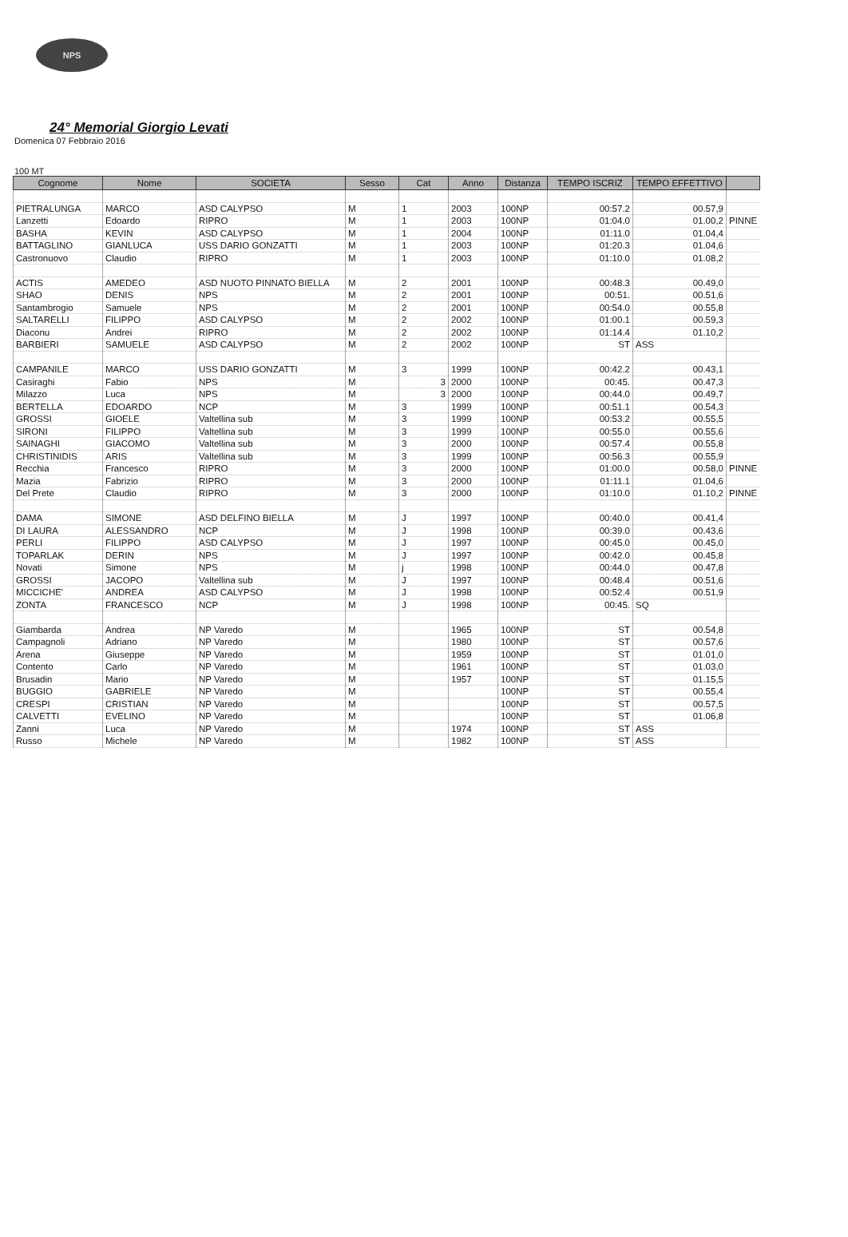NPS
24° Memorial Giorgio Levati
Domenica 07 Febbraio 2016
100 MT
| Cognome | Nome | SOCIETA | Sesso | Cat | Anno | Distanza | TEMPO ISCRIZ | TEMPO EFFETTIVO | |
| --- | --- | --- | --- | --- | --- | --- | --- | --- | --- |
| PIETRALUNGA | MARCO | ASD CALYPSO | M | 1 | 2003 | 100NP | 00:57.2 | 00.57,9 | |
| Lanzetti | Edoardo | RIPRO | M | 1 | 2003 | 100NP | 01:04.0 | 01.00,2 | PINNE |
| BASHA | KEVIN | ASD CALYPSO | M | 1 | 2004 | 100NP | 01:11.0 | 01.04,4 | |
| BATTAGLINO | GIANLUCA | USS DARIO GONZATTI | M | 1 | 2003 | 100NP | 01:20.3 | 01.04,6 | |
| Castronuovo | Claudio | RIPRO | M | 1 | 2003 | 100NP | 01:10.0 | 01.08,2 | |
| ACTIS | AMEDEO | ASD NUOTO PINNATO BIELLA | M | 2 | 2001 | 100NP | 00:48.3 | 00.49,0 | |
| SHAO | DENIS | NPS | M | 2 | 2001 | 100NP | 00:51. | 00.51,6 | |
| Santambrogio | Samuele | NPS | M | 2 | 2001 | 100NP | 00:54.0 | 00.55,8 | |
| SALTARELLI | FILIPPO | ASD CALYPSO | M | 2 | 2002 | 100NP | 01:00.1 | 00.59,3 | |
| Diaconu | Andrei | RIPRO | M | 2 | 2002 | 100NP | 01:14.4 | 01.10,2 | |
| BARBIERI | SAMUELE | ASD CALYPSO | M | 2 | 2002 | 100NP | ST | ASS | |
| CAMPANILE | MARCO | USS DARIO GONZATTI | M | 3 | 1999 | 100NP | 00:42.2 | 00.43,1 | |
| Casiraghi | Fabio | NPS | M | 3 | 2000 | 100NP | 00:45. | 00.47,3 | |
| Milazzo | Luca | NPS | M | 3 | 2000 | 100NP | 00:44.0 | 00.49,7 | |
| BERTELLA | EDOARDO | NCP | M | 3 | 1999 | 100NP | 00:51.1 | 00.54,3 | |
| GROSSI | GIOELE | Valtellina sub | M | 3 | 1999 | 100NP | 00:53.2 | 00.55,5 | |
| SIRONI | FILIPPO | Valtellina sub | M | 3 | 1999 | 100NP | 00:55.0 | 00.55,6 | |
| SAINAGHI | GIACOMO | Valtellina sub | M | 3 | 2000 | 100NP | 00:57.4 | 00.55,8 | |
| CHRISTINIDIS | ARIS | Valtellina sub | M | 3 | 1999 | 100NP | 00:56.3 | 00.55,9 | |
| Recchia | Francesco | RIPRO | M | 3 | 2000 | 100NP | 01:00.0 | 00.58,0 | PINNE |
| Mazia | Fabrizio | RIPRO | M | 3 | 2000 | 100NP | 01:11.1 | 01.04,6 | |
| Del Prete | Claudio | RIPRO | M | 3 | 2000 | 100NP | 01:10.0 | 01.10,2 | PINNE |
| DAMA | SIMONE | ASD DELFINO BIELLA | M | J | 1997 | 100NP | 00:40.0 | 00.41,4 | |
| DI LAURA | ALESSANDRO | NCP | M | J | 1998 | 100NP | 00:39.0 | 00.43,6 | |
| PERLI | FILIPPO | ASD CALYPSO | M | J | 1997 | 100NP | 00:45.0 | 00.45,0 | |
| TOPARLAK | DERIN | NPS | M | J | 1997 | 100NP | 00:42.0 | 00.45,8 | |
| Novati | Simone | NPS | M | j | 1998 | 100NP | 00:44.0 | 00.47,8 | |
| GROSSI | JACOPO | Valtellina sub | M | J | 1997 | 100NP | 00:48.4 | 00.51,6 | |
| MICCICHE' | ANDREA | ASD CALYPSO | M | J | 1998 | 100NP | 00:52.4 | 00.51,9 | |
| ZONTA | FRANCESCO | NCP | M | J | 1998 | 100NP | 00:45. | SQ | |
| Giambarda | Andrea | NP Varedo | M | | 1965 | 100NP | ST | 00.54,8 | |
| Campagnoli | Adriano | NP Varedo | M | | 1980 | 100NP | ST | 00.57,6 | |
| Arena | Giuseppe | NP Varedo | M | | 1959 | 100NP | ST | 01.01,0 | |
| Contento | Carlo | NP Varedo | M | | 1961 | 100NP | ST | 01.03,0 | |
| Brusadin | Mario | NP Varedo | M | | 1957 | 100NP | ST | 01.15,5 | |
| BUGGIO | GABRIELE | NP Varedo | M | | | 100NP | ST | 00.55,4 | |
| CRESPI | CRISTIAN | NP Varedo | M | | | 100NP | ST | 00.57,5 | |
| CALVETTI | EVELINO | NP Varedo | M | | | 100NP | ST | 01.06,8 | |
| Zanni | Luca | NP Varedo | M | | 1974 | 100NP | ST | ASS | |
| Russo | Michele | NP Varedo | M | | 1982 | 100NP | ST | ASS | |